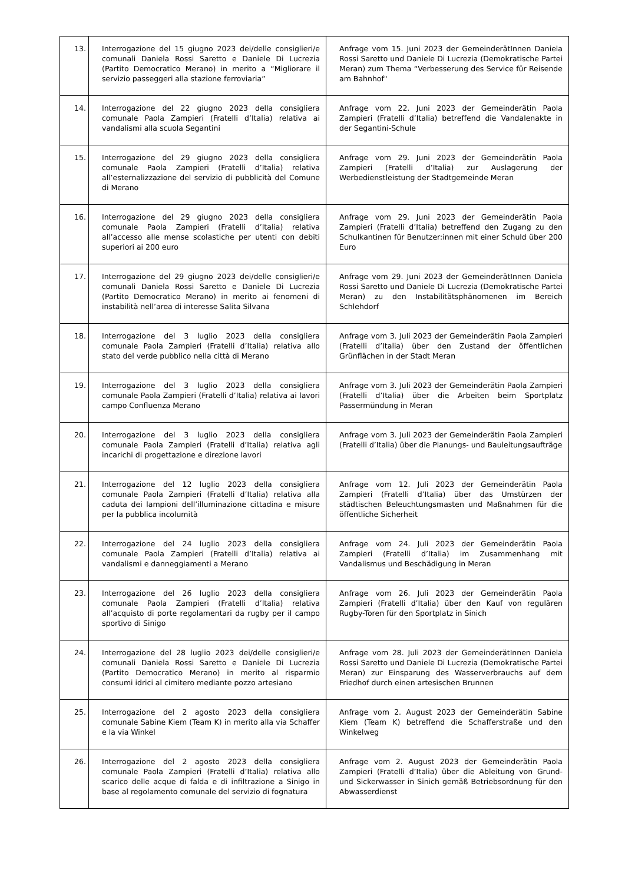| 13. | Interrogazione del 15 giugno 2023 dei/delle consiglieri/e comunali Daniela Rossi Saretto e Daniele Di Lucrezia (Partito Democratico Merano) in merito a “Migliorare il servizio passeggeri alla stazione ferroviaria” | Anfrage vom 15. Juni 2023 der GemeinderätInnen Daniela Rossi Saretto und Daniele Di Lucrezia (Demokratische Partei Meran) zum Thema “Verbesserung des Service für Reisende am Bahnhof" |
| 14. | Interrogazione del 22 giugno 2023 della consigliera comunale Paola Zampieri (Fratelli d’Italia) relativa ai vandalismi alla scuola Segantini | Anfrage vom 22. Juni 2023 der Gemeinderätin Paola Zampieri (Fratelli d’Italia) betreffend die Vandalenakte in der Segantini-Schule |
| 15. | Interrogazione del 29 giugno 2023 della consigliera comunale Paola Zampieri (Fratelli d’Italia) relativa all’esternalizzazione del servizio di pubblicità del Comune di Merano | Anfrage vom 29. Juni 2023 der Gemeinderätin Paola Zampieri (Fratelli d’Italia) zur Auslagerung der Werbedienstleistung der Stadtgemeinde Meran |
| 16. | Interrogazione del 29 giugno 2023 della consigliera comunale Paola Zampieri (Fratelli d’Italia) relativa all’accesso alle mense scolastiche per utenti con debiti superiori ai 200 euro | Anfrage vom 29. Juni 2023 der Gemeinderätin Paola Zampieri (Fratelli d’Italia) betreffend den Zugang zu den Schulkantinen für Benutzer:innen mit einer Schuld über 200 Euro |
| 17. | Interrogazione del 29 giugno 2023 dei/delle consiglieri/e comunali Daniela Rossi Saretto e Daniele Di Lucrezia (Partito Democratico Merano) in merito ai fenomeni di instabilità nell’area di interesse Salita Silvana | Anfrage vom 29. Juni 2023 der GemeinderätInnen Daniela Rossi Saretto und Daniele Di Lucrezia (Demokratische Partei Meran) zu den Instabilitätsphänomenen im Bereich Schlehdorf |
| 18. | Interrogazione del 3 luglio 2023 della consigliera comunale Paola Zampieri (Fratelli d’Italia) relativa allo stato del verde pubblico nella città di Merano | Anfrage vom 3. Juli 2023 der Gemeinderätin Paola Zampieri (Fratelli d’Italia) über den Zustand der öffentlichen Grünflächen in der Stadt Meran |
| 19. | Interrogazione del 3 luglio 2023 della consigliera comunale Paola Zampieri (Fratelli d’Italia) relativa ai lavori campo Confluenza Merano | Anfrage vom 3. Juli 2023 der Gemeinderätin Paola Zampieri (Fratelli d’Italia) über die Arbeiten beim Sportplatz Passermündung in Meran |
| 20. | Interrogazione del 3 luglio 2023 della consigliera comunale Paola Zampieri (Fratelli d’Italia) relativa agli incarichi di progettazione e direzione lavori | Anfrage vom 3. Juli 2023 der Gemeinderätin Paola Zampieri (Fratelli d’Italia) über die Planungs- und Bauleitungsaufträge |
| 21. | Interrogazione del 12 luglio 2023 della consigliera comunale Paola Zampieri (Fratelli d’Italia) relativa alla caduta dei lampioni dell’illuminazione cittadina e misure per la pubblica incolumità | Anfrage vom 12. Juli 2023 der Gemeinderätin Paola Zampieri (Fratelli d’Italia) über das Umstürzen der städtischen Beleuchtungsmasten und Maßnahmen für die öffentliche Sicherheit |
| 22. | Interrogazione del 24 luglio 2023 della consigliera comunale Paola Zampieri (Fratelli d’Italia) relativa ai vandalismi e danneggiamenti a Merano | Anfrage vom 24. Juli 2023 der Gemeinderätin Paola Zampieri (Fratelli d’Italia) im Zusammenhang mit Vandalismus und Beschädigung in Meran |
| 23. | Interrogazione del 26 luglio 2023 della consigliera comunale Paola Zampieri (Fratelli d’Italia) relativa all’acquisto di porte regolamentari da rugby per il campo sportivo di Sinigo | Anfrage vom 26. Juli 2023 der Gemeinderätin Paola Zampieri (Fratelli d’Italia) über den Kauf von regulären Rugby-Toren für den Sportplatz in Sinich |
| 24. | Interrogazione del 28 luglio 2023 dei/delle consiglieri/e comunali Daniela Rossi Saretto e Daniele Di Lucrezia (Partito Democratico Merano) in merito al risparmio consumi idrici al cimitero mediante pozzo artesiano | Anfrage vom 28. Juli 2023 der GemeinderätInnen Daniela Rossi Saretto und Daniele Di Lucrezia (Demokratische Partei Meran) zur Einsparung des Wasserverbrauchs auf dem Friedhof durch einen artesischen Brunnen |
| 25. | Interrogazione del 2 agosto 2023 della consigliera comunale Sabine Kiem (Team K) in merito alla via Schaffer e la via Winkel | Anfrage vom 2. August 2023 der Gemeinderätin Sabine Kiem (Team K) betreffend die Schafferstraße und den Winkelweg |
| 26. | Interrogazione del 2 agosto 2023 della consigliera comunale Paola Zampieri (Fratelli d’Italia) relativa allo scarico delle acque di falda e di infiltrazione a Sinigo in base al regolamento comunale del servizio di fognatura | Anfrage vom 2. August 2023 der Gemeinderätin Paola Zampieri (Fratelli d’Italia) über die Ableitung von Grund- und Sickerwasser in Sinich gemäß Betriebsordnung für den Abwasserdienst |